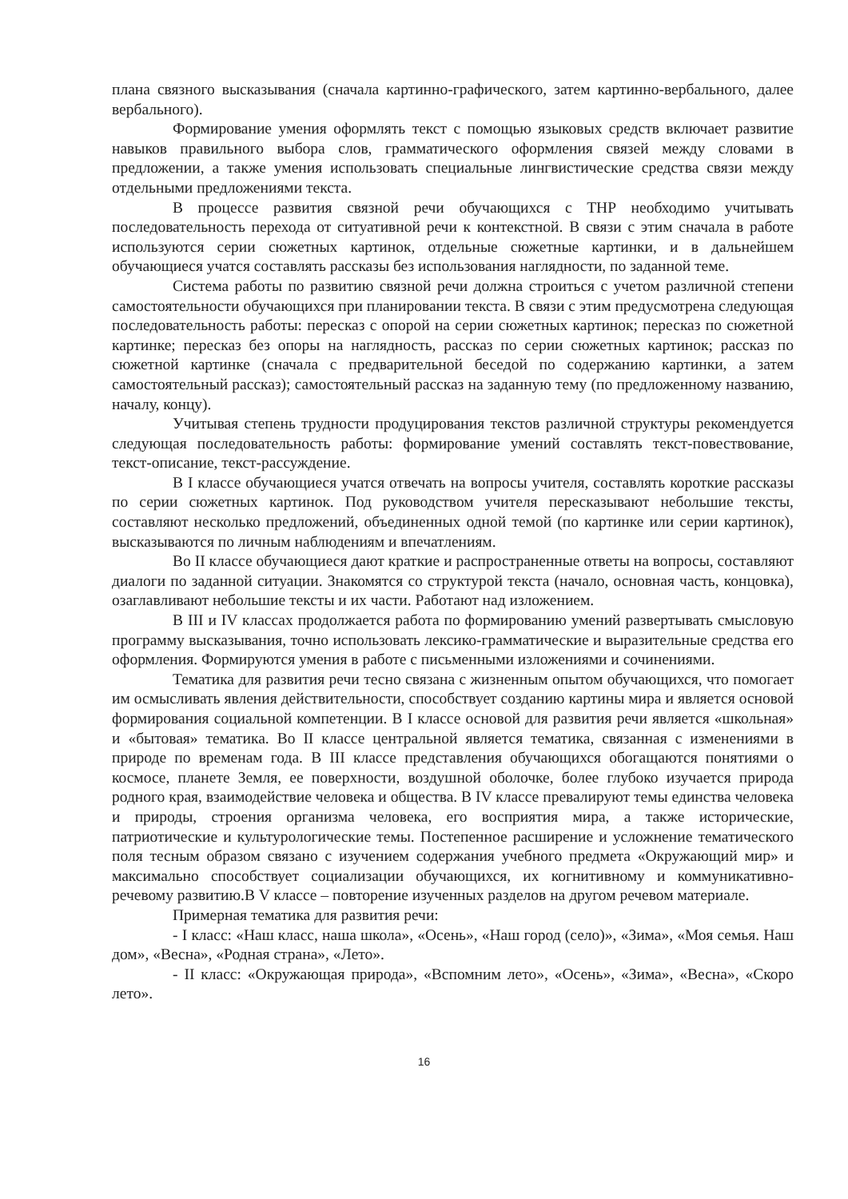плана связного высказывания (сначала картинно-графического, затем картинно-вербального, далее вербального).
Формирование умения оформлять текст с помощью языковых средств включает развитие навыков правильного выбора слов, грамматического оформления связей между словами в предложении, а также умения использовать специальные лингвистические средства связи между отдельными предложениями текста.
В процессе развития связной речи обучающихся с ТНР необходимо учитывать последовательность перехода от ситуативной речи к контекстной. В связи с этим сначала в работе используются серии сюжетных картинок, отдельные сюжетные картинки, и в дальнейшем обучающиеся учатся составлять рассказы без использования наглядности, по заданной теме.
Система работы по развитию связной речи должна строиться с учетом различной степени самостоятельности обучающихся при планировании текста. В связи с этим предусмотрена следующая последовательность работы: пересказ с опорой на серии сюжетных картинок; пересказ по сюжетной картинке; пересказ без опоры на наглядность, рассказ по серии сюжетных картинок; рассказ по сюжетной картинке (сначала с предварительной беседой по содержанию картинки, а затем самостоятельный рассказ); самостоятельный рассказ на заданную тему (по предложенному названию, началу, концу).
Учитывая степень трудности продуцирования текстов различной структуры рекомендуется следующая последовательность работы: формирование умений составлять текст-повествование, текст-описание, текст-рассуждение.
В I классе обучающиеся учатся отвечать на вопросы учителя, составлять короткие рассказы по серии сюжетных картинок. Под руководством учителя пересказывают небольшие тексты, составляют несколько предложений, объединенных одной темой (по картинке или серии картинок), высказываются по личным наблюдениям и впечатлениям.
Во II классе обучающиеся дают краткие и распространенные ответы на вопросы, составляют диалоги по заданной ситуации. Знакомятся со структурой текста (начало, основная часть, концовка), озаглавливают небольшие тексты и их части. Работают над изложением.
В III и IV классах продолжается работа по формированию умений развертывать смысловую программу высказывания, точно использовать лексико-грамматические и выразительные средства его оформления. Формируются умения в работе с письменными изложениями и сочинениями.
Тематика для развития речи тесно связана с жизненным опытом обучающихся, что помогает им осмысливать явления действительности, способствует созданию картины мира и является основой формирования социальной компетенции. В I классе основой для развития речи является «школьная» и «бытовая» тематика. Во II классе центральной является тематика, связанная с изменениями в природе по временам года. В III классе представления обучающихся обогащаются понятиями о космосе, планете Земля, ее поверхности, воздушной оболочке, более глубоко изучается природа родного края, взаимодействие человека и общества. В IV классе превалируют темы единства человека и природы, строения организма человека, его восприятия мира, а также исторические, патриотические и культурологические темы. Постепенное расширение и усложнение тематического поля тесным образом связано с изучением содержания учебного предмета «Окружающий мир» и максимально способствует социализации обучающихся, их когнитивному и коммуникативно-речевому развитию.В V классе – повторение изученных разделов на другом речевом материале.
Примерная тематика для развития речи:
- I класс: «Наш класс, наша школа», «Осень», «Наш город (село)», «Зима», «Моя семья. Наш дом», «Весна», «Родная страна», «Лето».
- II класс: «Окружающая природа», «Вспомним лето», «Осень», «Зима», «Весна», «Скоро лето».
16